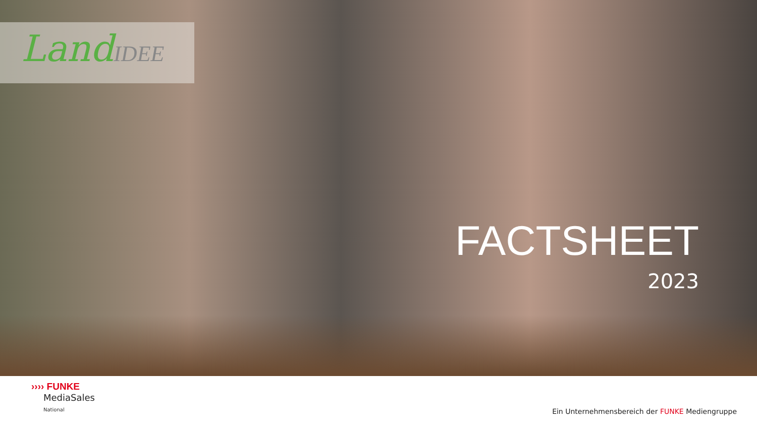LandIDEE
FACTSHEET
2023
›››› FUNKE
MediaSales
National
Ein Unternehmensbereich der FUNKE Mediengruppe